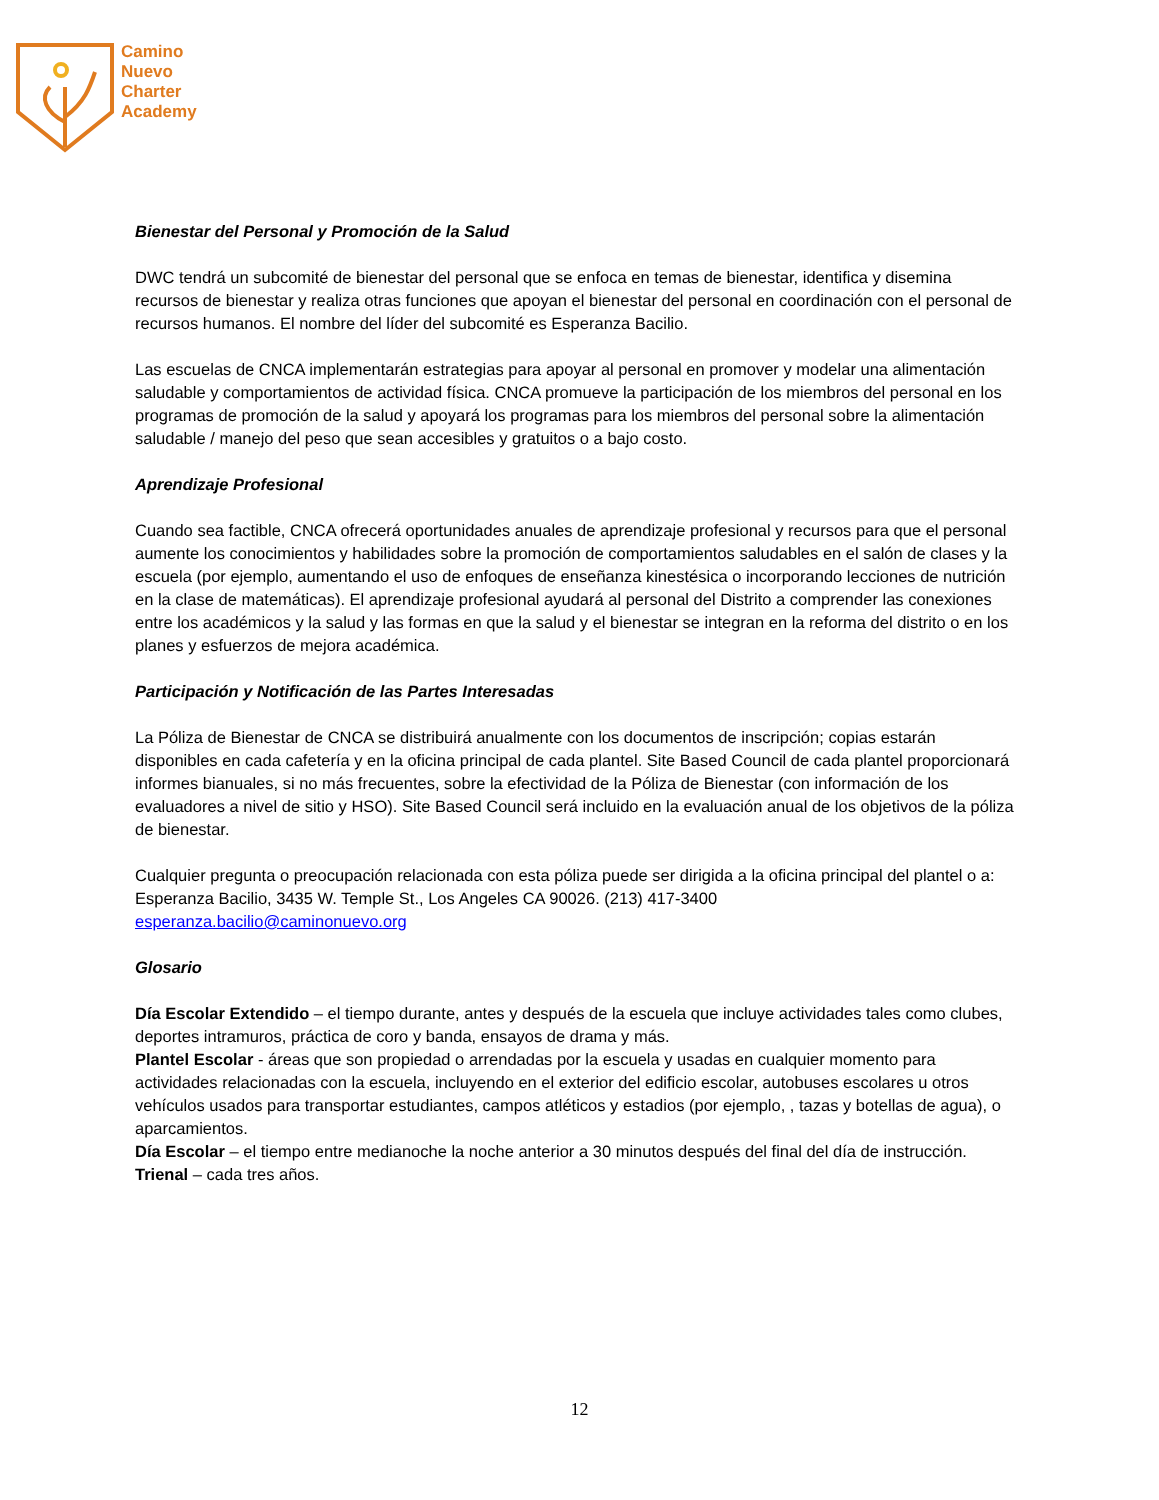Camino
Nuevo
Charter
Academy
Bienestar del Personal y Promoción de la Salud
DWC tendrá un subcomité de bienestar del personal que se enfoca en temas de bienestar, identifica y disemina recursos de bienestar y realiza otras funciones que apoyan el bienestar del personal en coordinación con el personal de recursos humanos. El nombre del líder del subcomité es Esperanza Bacilio.
Las escuelas de CNCA implementarán estrategias para apoyar al personal en promover y modelar una alimentación saludable y comportamientos de actividad física. CNCA promueve la participación de los miembros del personal en los programas de promoción de la salud y apoyará los programas para los miembros del personal sobre la alimentación saludable / manejo del peso que sean accesibles y gratuitos o a bajo costo.
Aprendizaje Profesional
Cuando sea factible, CNCA ofrecerá oportunidades anuales de aprendizaje profesional y recursos para que el personal aumente los conocimientos y habilidades sobre la promoción de comportamientos saludables en el salón de clases y la escuela (por ejemplo, aumentando el uso de enfoques de enseñanza kinestésica o incorporando lecciones de nutrición en la clase de matemáticas). El aprendizaje profesional ayudará al personal del Distrito a comprender las conexiones entre los académicos y la salud y las formas en que la salud y el bienestar se integran en la reforma del distrito o en los planes y esfuerzos de mejora académica.
Participación y Notificación de las Partes Interesadas
La Póliza de Bienestar de CNCA se distribuirá anualmente con los documentos de inscripción; copias estarán disponibles en cada cafetería y en la oficina principal de cada plantel. Site Based Council de cada plantel proporcionará informes bianuales, si no más frecuentes, sobre la efectividad de la Póliza de Bienestar (con información de los evaluadores a nivel de sitio y HSO). Site Based Council será incluido en la evaluación anual de los objetivos de la póliza de bienestar.
Cualquier pregunta o preocupación relacionada con esta póliza puede ser dirigida a la oficina principal del plantel o a: Esperanza Bacilio, 3435 W. Temple St., Los Angeles CA 90026. (213) 417-3400
esperanza.bacilio@caminonuevo.org
Glosario
Día Escolar Extendido – el tiempo durante, antes y después de la escuela que incluye actividades tales como clubes, deportes intramuros, práctica de coro y banda, ensayos de drama y más.
Plantel Escolar - áreas que son propiedad o arrendadas por la escuela y usadas en cualquier momento para actividades relacionadas con la escuela, incluyendo en el exterior del edificio escolar, autobuses escolares u otros vehículos usados para transportar estudiantes, campos atléticos y estadios (por ejemplo, , tazas y botellas de agua), o aparcamientos.
Día Escolar – el tiempo entre medianoche la noche anterior a 30 minutos después del final del día de instrucción.
Trienal – cada tres años.
12